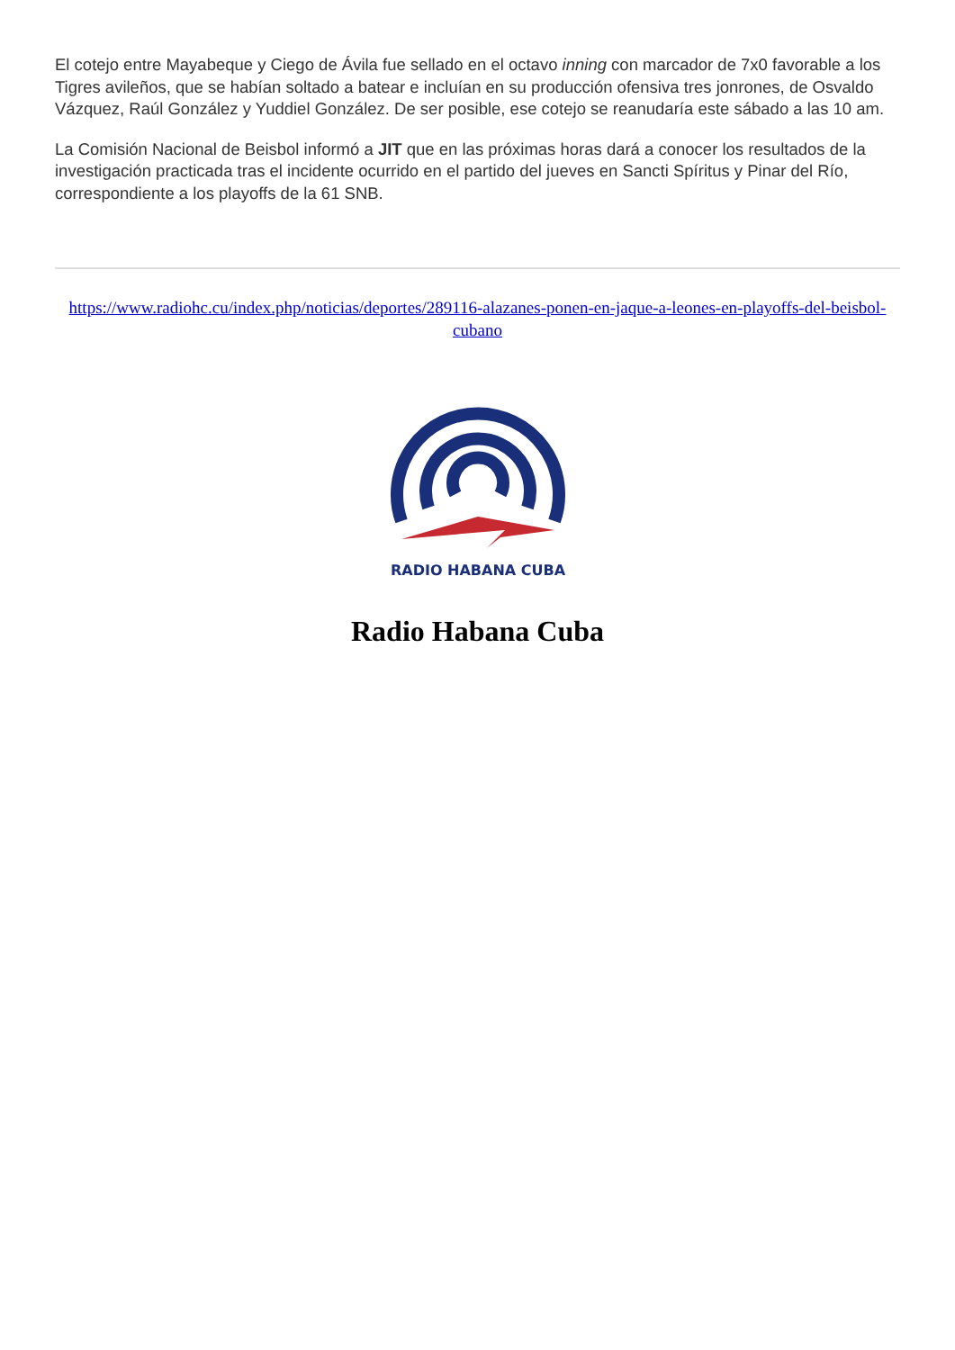El cotejo entre Mayabeque y Ciego de Ávila fue sellado en el octavo inning con marcador de 7x0 favorable a los Tigres avileños, que se habían soltado a batear e incluían en su producción ofensiva tres jonrones, de Osvaldo Vázquez, Raúl González y Yuddiel González. De ser posible, ese cotejo se reanudaría este sábado a las 10 am.
La Comisión Nacional de Beisbol informó a JIT que en las próximas horas dará a conocer los resultados de la investigación practicada tras el incidente ocurrido en el partido del jueves en Sancti Spíritus y Pinar del Río, correspondiente a los playoffs de la 61 SNB.
https://www.radiohc.cu/index.php/noticias/deportes/289116-alazanes-ponen-en-jaque-a-leones-en-playoffs-del-beisbol-cubano
RADIO HABANA CUBA
Radio Habana Cuba